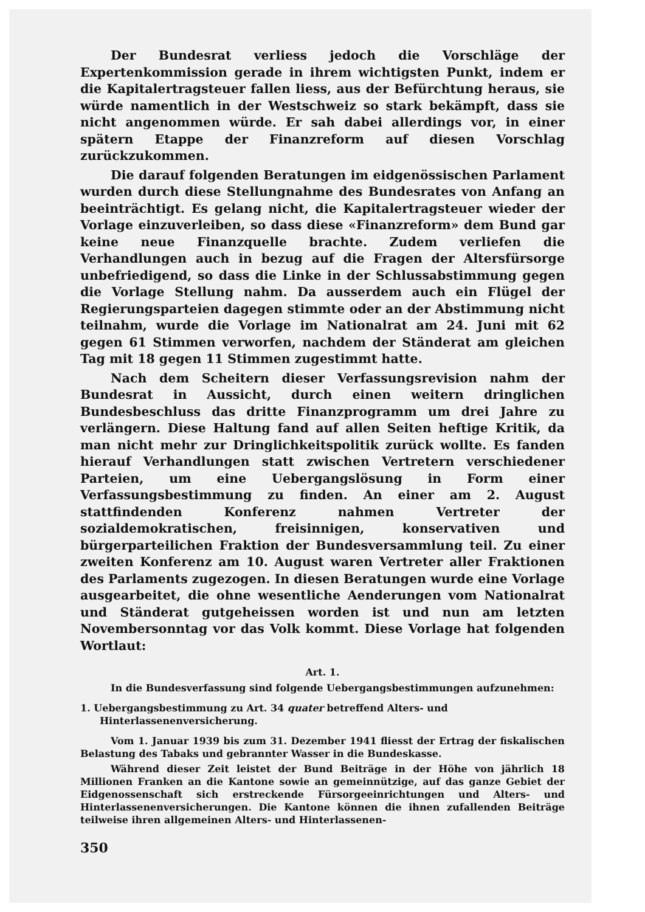Der Bundesrat verliess jedoch die Vorschläge der Expertenkommission gerade in ihrem wichtigsten Punkt, indem er die Kapitalertragsteuer fallen liess, aus der Befürchtung heraus, sie würde namentlich in der Westschweiz so stark bekämpft, dass sie nicht angenommen würde. Er sah dabei allerdings vor, in einer spätern Etappe der Finanzreform auf diesen Vorschlag zurückzukommen.
Die darauf folgenden Beratungen im eidgenössischen Parlament wurden durch diese Stellungnahme des Bundesrates von Anfang an beeinträchtigt. Es gelang nicht, die Kapitalertragsteuer wieder der Vorlage einzuverleiben, so dass diese «Finanzreform» dem Bund gar keine neue Finanzquelle brachte. Zudem verliefen die Verhandlungen auch in bezug auf die Fragen der Altersfürsorge unbefriedigend, so dass die Linke in der Schlussabstimmung gegen die Vorlage Stellung nahm. Da ausserdem auch ein Flügel der Regierungsparteien dagegen stimmte oder an der Abstimmung nicht teilnahm, wurde die Vorlage im Nationalrat am 24. Juni mit 62 gegen 61 Stimmen verworfen, nachdem der Ständerat am gleichen Tag mit 18 gegen 11 Stimmen zugestimmt hatte.
Nach dem Scheitern dieser Verfassungsrevision nahm der Bundesrat in Aussicht, durch einen weitern dringlichen Bundesbeschluss das dritte Finanzprogramm um drei Jahre zu verlängern. Diese Haltung fand auf allen Seiten heftige Kritik, da man nicht mehr zur Dringlichkeitspolitik zurück wollte. Es fanden hierauf Verhandlungen statt zwischen Vertretern verschiedener Parteien, um eine Uebergangslösung in Form einer Verfassungsbestimmung zu finden. An einer am 2. August stattfindenden Konferenz nahmen Vertreter der sozialdemokratischen, freisinnigen, konservativen und bürgerparteilichen Fraktion der Bundesversammlung teil. Zu einer zweiten Konferenz am 10. August waren Vertreter aller Fraktionen des Parlaments zugezogen. In diesen Beratungen wurde eine Vorlage ausgearbeitet, die ohne wesentliche Aenderungen vom Nationalrat und Ständerat gutgeheissen worden ist und nun am letzten Novembersonntag vor das Volk kommt. Diese Vorlage hat folgenden Wortlaut:
Art. 1.
In die Bundesverfassung sind folgende Uebergangsbestimmungen aufzunehmen:
1. Uebergangsbestimmung zu Art. 34 quater betreffend Alters- und Hinterlassenenversicherung.
Vom 1. Januar 1939 bis zum 31. Dezember 1941 fliesst der Ertrag der fiskalischen Belastung des Tabaks und gebrannter Wasser in die Bundeskasse.
Während dieser Zeit leistet der Bund Beiträge in der Höhe von jährlich 18 Millionen Franken an die Kantone sowie an gemeinnützige, auf das ganze Gebiet der Eidgenossenschaft sich erstreckende Fürsorgeeinrichtungen und Alters- und Hinterlassenenversicherungen. Die Kantone können die ihnen zufallenden Beiträge teilweise ihren allgemeinen Alters- und Hinterlassenen-
350